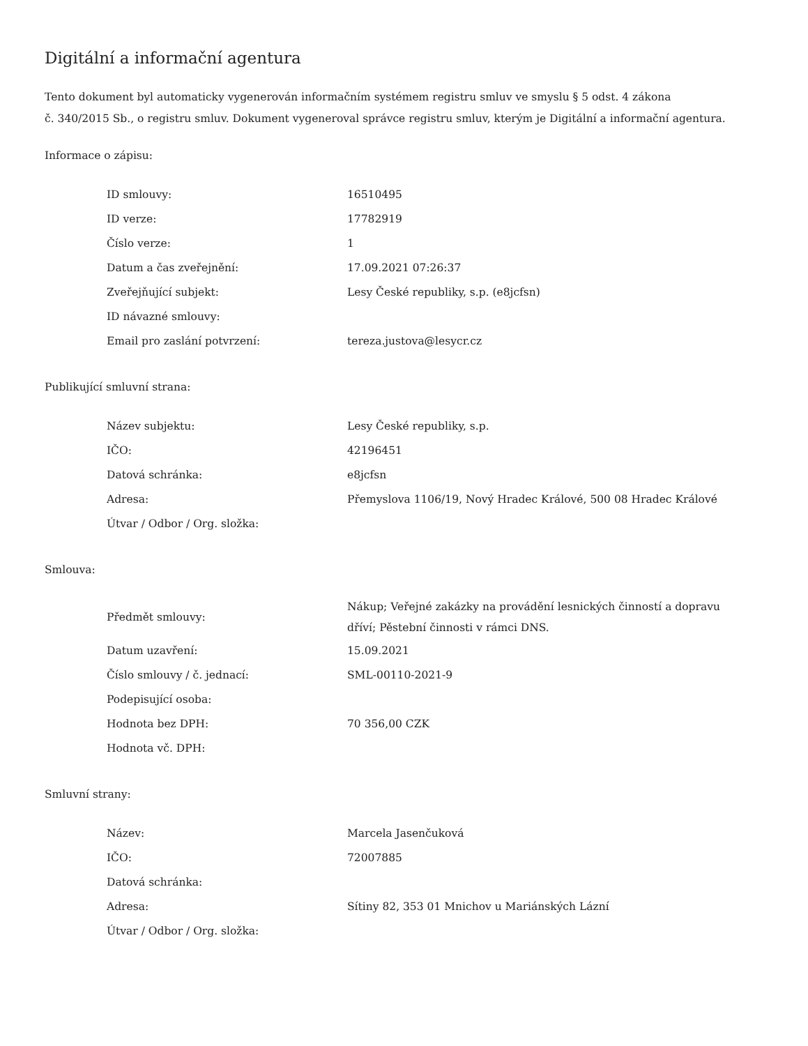Digitální a informační agentura
Tento dokument byl automaticky vygenerován informačním systémem registru smluv ve smyslu § 5 odst. 4 zákona
č. 340/2015 Sb., o registru smluv. Dokument vygeneroval správce registru smluv, kterým je Digitální a informační agentura.
Informace o zápisu:
| ID smlouvy: | 16510495 |
| ID verze: | 17782919 |
| Číslo verze: | 1 |
| Datum a čas zveřejnění: | 17.09.2021 07:26:37 |
| Zveřejňující subjekt: | Lesy České republiky, s.p. (e8jcfsn) |
| ID návazné smlouvy: | |
| Email pro zaslání potvrzení: | tereza.justova@lesycr.cz |
Publikující smluvní strana:
| Název subjektu: | Lesy České republiky, s.p. |
| IČO: | 42196451 |
| Datová schránka: | e8jcfsn |
| Adresa: | Přemyslova 1106/19, Nový Hradec Králové, 500 08 Hradec Králové |
| Útvar / Odbor / Org. složka: | |
Smlouva:
| Předmět smlouvy: | Nákup; Veřejné zakázky na provádění lesnických činností a dopravu dříví; Pěstební činnosti v rámci DNS. |
| Datum uzavření: | 15.09.2021 |
| Číslo smlouvy / č. jednací: | SML-00110-2021-9 |
| Podepisující osoba: | |
| Hodnota bez DPH: | 70 356,00 CZK |
| Hodnota vč. DPH: | |
Smluvní strany:
| Název: | Marcela Jasenčuková |
| IČO: | 72007885 |
| Datová schránka: | |
| Adresa: | Sítiny 82, 353 01 Mnichov u Mariánských Lázní |
| Útvar / Odbor / Org. složka: | |